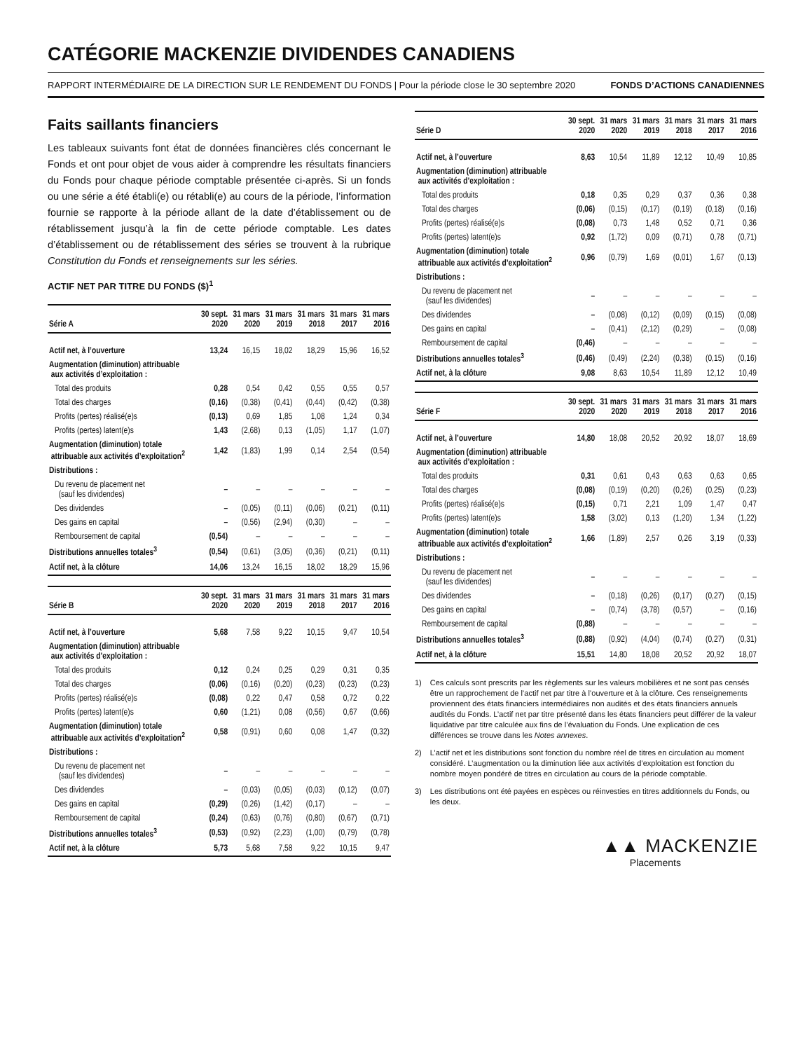CATÉGORIE MACKENZIE DIVIDENDES CANADIENS
RAPPORT INTERMÉDIAIRE DE LA DIRECTION SUR LE RENDEMENT DU FONDS | Pour la période close le 30 septembre 2020 FONDS D’ACTIONS CANADIENNES
Faits saillants financiers
Les tableaux suivants font état de données financières clés concernant le Fonds et ont pour objet de vous aider à comprendre les résultats financiers du Fonds pour chaque période comptable présentée ci-après. Si un fonds ou une série a été établi(e) ou rétabli(e) au cours de la période, l’information fournie se rapporte à la période allant de la date d’établissement ou de rétablissement jusqu’à la fin de cette période comptable. Les dates d’établissement ou de rétablissement des séries se trouvent à la rubrique Constitution du Fonds et renseignements sur les séries.
ACTIF NET PAR TITRE DU FONDS ($)<sup>1</sup>
| Série A | 30 sept. 2020 | 31 mars 2020 | 31 mars 2019 | 31 mars 2018 | 31 mars 2017 | 31 mars 2016 |
| --- | --- | --- | --- | --- | --- | --- |
| Actif net, à l’ouverture | 13,24 | 16,15 | 18,02 | 18,29 | 15,96 | 16,52 |
| Augmentation (diminution) attribuable aux activités d’exploitation : | | | | | | |
| Total des produits | 0,28 | 0,54 | 0,42 | 0,55 | 0,55 | 0,57 |
| Total des charges | (0,16) | (0,38) | (0,41) | (0,44) | (0,42) | (0,38) |
| Profits (pertes) réalisé(e)s | (0,13) | 0,69 | 1,85 | 1,08 | 1,24 | 0,34 |
| Profits (pertes) latent(e)s | 1,43 | (2,68) | 0,13 | (1,05) | 1,17 | (1,07) |
| Augmentation (diminution) totale attribuable aux activités d’exploitation<sup>2</sup> | 1,42 | (1,83) | 1,99 | 0,14 | 2,54 | (0,54) |
| Distributions : | | | | | | |
| Du revenu de placement net (sauf les dividendes) | – | – | – | – | – | – |
| Des dividendes | – | (0,05) | (0,11) | (0,06) | (0,21) | (0,11) |
| Des gains en capital | – | (0,56) | (2,94) | (0,30) | – | – |
| Remboursement de capital | (0,54) | – | – | – | – | – |
| Distributions annuelles totales<sup>3</sup> | (0,54) | (0,61) | (3,05) | (0,36) | (0,21) | (0,11) |
| Actif net, à la clôture | 14,06 | 13,24 | 16,15 | 18,02 | 18,29 | 15,96 |
| Série B | 30 sept. 2020 | 31 mars 2020 | 31 mars 2019 | 31 mars 2018 | 31 mars 2017 | 31 mars 2016 |
| --- | --- | --- | --- | --- | --- | --- |
| Actif net, à l’ouverture | 5,68 | 7,58 | 9,22 | 10,15 | 9,47 | 10,54 |
| Augmentation (diminution) attribuable aux activités d’exploitation : | | | | | | |
| Total des produits | 0,12 | 0,24 | 0,25 | 0,29 | 0,31 | 0,35 |
| Total des charges | (0,06) | (0,16) | (0,20) | (0,23) | (0,23) | (0,23) |
| Profits (pertes) réalisé(e)s | (0,08) | 0,22 | 0,47 | 0,58 | 0,72 | 0,22 |
| Profits (pertes) latent(e)s | 0,60 | (1,21) | 0,08 | (0,56) | 0,67 | (0,66) |
| Augmentation (diminution) totale attribuable aux activités d’exploitation<sup>2</sup> | 0,58 | (0,91) | 0,60 | 0,08 | 1,47 | (0,32) |
| Distributions : | | | | | | |
| Du revenu de placement net (sauf les dividendes) | – | – | – | – | – | – |
| Des dividendes | – | (0,03) | (0,05) | (0,03) | (0,12) | (0,07) |
| Des gains en capital | (0,29) | (0,26) | (1,42) | (0,17) | – | – |
| Remboursement de capital | (0,24) | (0,63) | (0,76) | (0,80) | (0,67) | (0,71) |
| Distributions annuelles totales<sup>3</sup> | (0,53) | (0,92) | (2,23) | (1,00) | (0,79) | (0,78) |
| Actif net, à la clôture | 5,73 | 5,68 | 7,58 | 9,22 | 10,15 | 9,47 |
| Série D | 30 sept. 2020 | 31 mars 2020 | 31 mars 2019 | 31 mars 2018 | 31 mars 2017 | 31 mars 2016 |
| --- | --- | --- | --- | --- | --- | --- |
| Actif net, à l’ouverture | 8,63 | 10,54 | 11,89 | 12,12 | 10,49 | 10,85 |
| Augmentation (diminution) attribuable aux activités d’exploitation : | | | | | | |
| Total des produits | 0,18 | 0,35 | 0,29 | 0,37 | 0,36 | 0,38 |
| Total des charges | (0,06) | (0,15) | (0,17) | (0,19) | (0,18) | (0,16) |
| Profits (pertes) réalisé(e)s | (0,08) | 0,73 | 1,48 | 0,52 | 0,71 | 0,36 |
| Profits (pertes) latent(e)s | 0,92 | (1,72) | 0,09 | (0,71) | 0,78 | (0,71) |
| Augmentation (diminution) totale attribuable aux activités d’exploitation<sup>2</sup> | 0,96 | (0,79) | 1,69 | (0,01) | 1,67 | (0,13) |
| Distributions : | | | | | | |
| Du revenu de placement net (sauf les dividendes) | – | – | – | – | – | – |
| Des dividendes | – | (0,08) | (0,12) | (0,09) | (0,15) | (0,08) |
| Des gains en capital | – | (0,41) | (2,12) | (0,29) | – | (0,08) |
| Remboursement de capital | (0,46) | – | – | – | – | – |
| Distributions annuelles totales<sup>3</sup> | (0,46) | (0,49) | (2,24) | (0,38) | (0,15) | (0,16) |
| Actif net, à la clôture | 9,08 | 8,63 | 10,54 | 11,89 | 12,12 | 10,49 |
| Série F | 30 sept. 2020 | 31 mars 2020 | 31 mars 2019 | 31 mars 2018 | 31 mars 2017 | 31 mars 2016 |
| --- | --- | --- | --- | --- | --- | --- |
| Actif net, à l’ouverture | 14,80 | 18,08 | 20,52 | 20,92 | 18,07 | 18,69 |
| Augmentation (diminution) attribuable aux activités d’exploitation : | | | | | | |
| Total des produits | 0,31 | 0,61 | 0,43 | 0,63 | 0,63 | 0,65 |
| Total des charges | (0,08) | (0,19) | (0,20) | (0,26) | (0,25) | (0,23) |
| Profits (pertes) réalisé(e)s | (0,15) | 0,71 | 2,21 | 1,09 | 1,47 | 0,47 |
| Profits (pertes) latent(e)s | 1,58 | (3,02) | 0,13 | (1,20) | 1,34 | (1,22) |
| Augmentation (diminution) totale attribuable aux activités d’exploitation<sup>2</sup> | 1,66 | (1,89) | 2,57 | 0,26 | 3,19 | (0,33) |
| Distributions : | | | | | | |
| Du revenu de placement net (sauf les dividendes) | – | – | – | – | – | – |
| Des dividendes | – | (0,18) | (0,26) | (0,17) | (0,27) | (0,15) |
| Des gains en capital | – | (0,74) | (3,78) | (0,57) | – | (0,16) |
| Remboursement de capital | (0,88) | – | – | – | – | – |
| Distributions annuelles totales<sup>3</sup> | (0,88) | (0,92) | (4,04) | (0,74) | (0,27) | (0,31) |
| Actif net, à la clôture | 15,51 | 14,80 | 18,08 | 20,52 | 20,92 | 18,07 |
1) Ces calculs sont prescrits par les règlements sur les valeurs mobilières et ne sont pas censés être un rapprochement de l’actif net par titre à l’ouverture et à la clôture. Ces renseignements proviennent des états financiers intermédiaires non audités et des états financiers annuels audités du Fonds. L’actif net par titre présenté dans les états financiers peut différer de la valeur liquidative par titre calculée aux fins de l’évaluation du Fonds. Une explication de ces différences se trouve dans les Notes annexes.
2) L’actif net et les distributions sont fonction du nombre réel de titres en circulation au moment considéré. L’augmentation ou la diminution liée aux activités d’exploitation est fonction du nombre moyen pondéré de titres en circulation au cours de la période comptable.
3) Les distributions ont été payées en espèces ou réinvesties en titres additionnels du Fonds, ou les deux.
▲▲ MACKENZIE
Placements